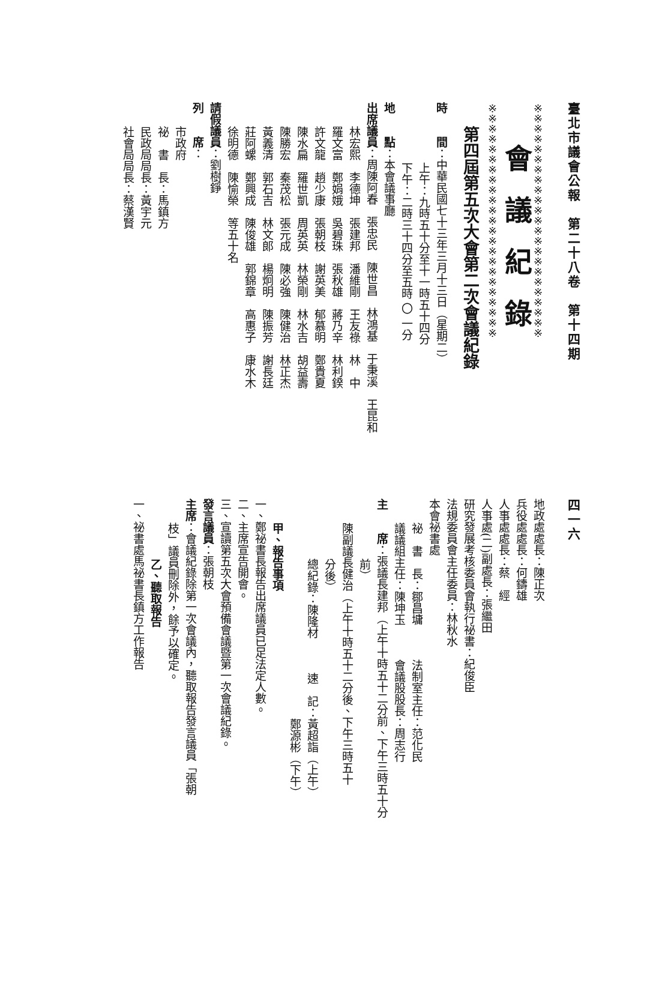臺北市議會公報　第二十八卷　第十四期
※※※※※※※※※※※※※※※※※※※※※※※
會議紀錄
※※※※※※※※※※※※※※※※※※※※※※※
第四屆第五次大會第二次會議紀錄
時　　間：中華民國七十三年三月十三日（星期二）
上午：九時五十分至十一時五十四分
下午：二時三十四分至五時 〇 一分
地　　點：本會議事廳
出席議員：周陳阿春　張忠民　陳世昌　林鴻基　于秉溪　王昆和
林宏熙　李德坤　張建邦　潘維剛　王友祿　林　中
羅文富　鄭娟娥　吳碧珠　張秋雄　蔣乃辛　林利鍨
許文龍　趙少康　張朝枝　謝英美　郁慕明　鄭貴夏
陳水扁　羅世凱　周英英　林榮剛　林水吉　胡益壽
陳勝宏　秦茂松　張元成　陳必強　陳健治　林正杰
黃義清　郭石吉　林文郎　楊炯明　陳振芳　謝長廷
莊阿螺　鄭興成　陳俊雄　郭錦章　高惠子　康水木
徐明德　陳愉榮　等五十名
請假議員：劉樹錚
列　　席：
市政府
祕　書　長：馬鎮方
民政局局長：黃宇元
社會局局長：蔡漢賢
四一六
地政處處長：陳正次
兵役處處長：何鑄雄
人事處處長：蔡　經
人事處(二)副處長：張繼田
研究發展考核委員會執行祕書：紀俊臣
法規委員會主任委員：林秋水
本會祕書處
祕　書　長：鄒昌墉　　　法制室主任：范化民
議議組主任：陳坤玉　　　會議股股長：周志行
主　　席：張議長建邦（上午十時五十二分前、下午三時五十分
前）
陳副議長健治（上午十時五十二分後、下午三時五十
分後）
總紀錄：陳隆材　　　速　記：黃超詣（上午）
　　　　　　　　　　　　　　鄭源彬（下午）
甲、報告事項
一、鄭祕書長報告出席議員已足法定人數。
二、主席宣告開會。
三、宣讀第五次大會預備會議暨第一次會議紀錄。
發言議員：張朝枝
主席：會議紀錄除第一次會議內，聽取報告發言議員「張朝
枝」議員刪除外，餘予以確定。
乙、聽取報告
一、祕書處馬祕書長鎮方工作報告